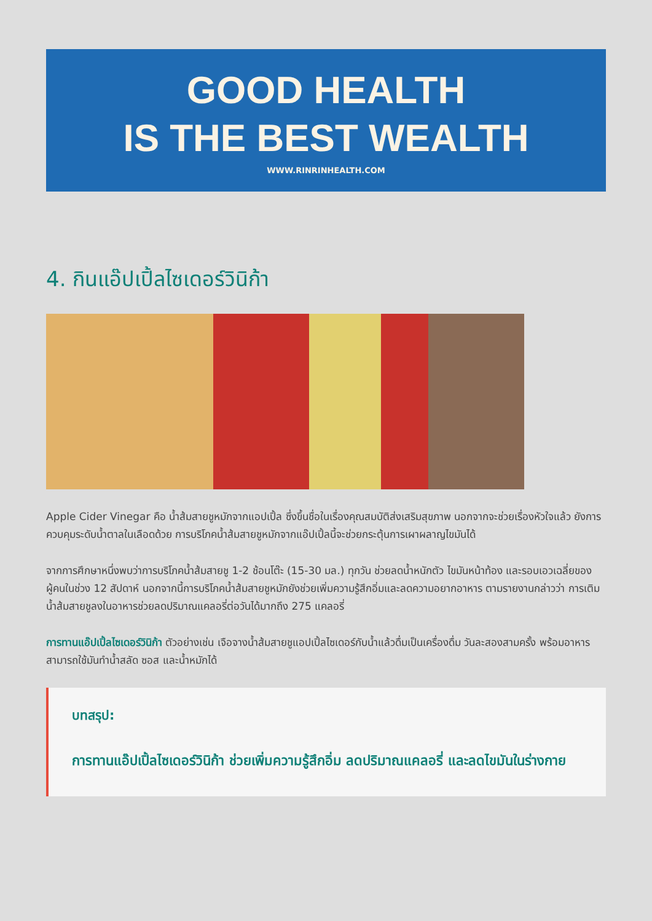GOOD HEALTH
IS THE BEST WEALTH
WWW.RINRINHEALTH.COM
4. กินแอ๊ปเปิ้ลไซเดอร์วินิก้า
Apple Cider Vinegar คือ น้ำส้มสายชูหมักจากแอปเปิ้ล ซึ่งขึ้นชื่อในเรื่องคุณสมบัติส่งเสริมสุขภาพ นอกจากจะช่วยเรื่องหัวใจแล้ว ยังการควบคุมระดับน้ำตาลในเลือดด้วย การบริโภคน้ำส้มสายชูหมักจากแอ๊ปเปิ้ลนี้จะช่วยกระตุ้นการเผาผลาญไขมันได้
จากการศึกษาหนึ่งพบว่าการบริโภคน้ำส้มสายชู 1-2 ช้อนโต๊ะ (15-30 มล.) ทุกวัน ช่วยลดน้ำหนักตัว ไขมันหน้าท้อง และรอบเอวเฉลี่ยของผู้คนในช่วง 12 สัปดาห์ นอกจากนี้การบริโภคน้ำส้มสายชูหมักยังช่วยเพิ่มความรู้สึกอิ่มและลดความอยากอาหาร ตามรายงานกล่าวว่า การเติมน้ำส้มสายชูลงในอาหารช่วยลดปริมาณแคลอรี่ต่อวันได้มากถึง 275 แคลอรี่
การทานแอ๊ปเปิ้ลไซเดอร์วินิก้า ตัวอย่างเช่น เจือจางน้ำส้มสายชูแอปเปิ้ลไซเดอร์กับน้ำแล้วดื่มเป็นเครื่องดื่ม วันละสองสามครั้ง พร้อมอาหาร สามารถใช้มันทำน้ำสลัด ซอส และน้ำหมักได้
บทสรุป:
การทานแอ๊ปเปิ้ลไซเดอร์วินิก้า ช่วยเพิ่มความรู้สึกอิ่ม ลดปริมาณแคลอรี่ และลดไขมันในร่างกาย